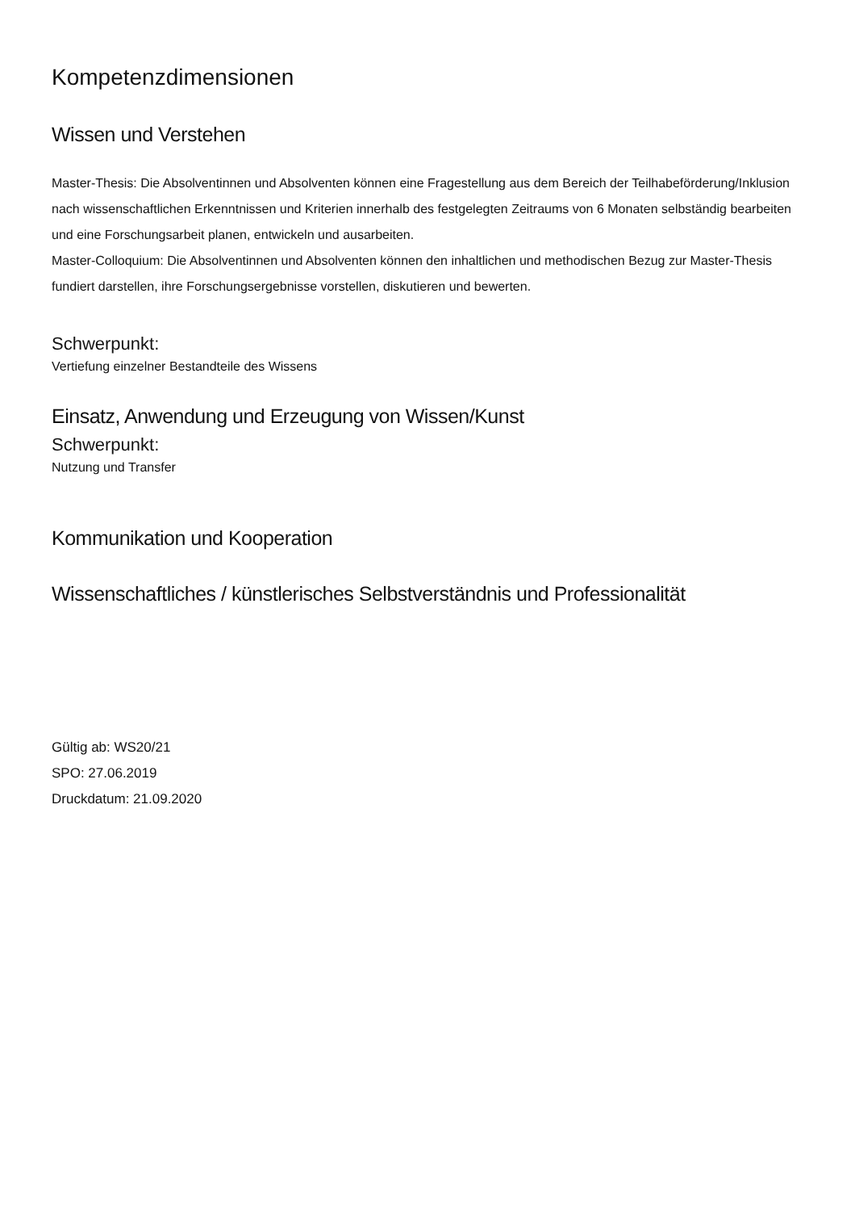Kompetenzdimensionen
Wissen und Verstehen
Master-Thesis: Die Absolventinnen und Absolventen können eine Fragestellung aus dem Bereich der Teilhabeförderung/Inklusion nach wissenschaftlichen Erkenntnissen und Kriterien innerhalb des festgelegten Zeitraums von 6 Monaten selbständig bearbeiten und eine Forschungsarbeit planen, entwickeln und ausarbeiten.
Master-Colloquium: Die Absolventinnen und Absolventen können den inhaltlichen und methodischen Bezug zur Master-Thesis fundiert darstellen, ihre Forschungsergebnisse vorstellen, diskutieren und bewerten.
Schwerpunkt:
Vertiefung einzelner Bestandteile des Wissens
Einsatz, Anwendung und Erzeugung von Wissen/Kunst
Schwerpunkt:
Nutzung und Transfer
Kommunikation und Kooperation
Wissenschaftliches / künstlerisches Selbstverständnis und Professionalität
Gültig ab: WS20/21
SPO: 27.06.2019
Druckdatum: 21.09.2020